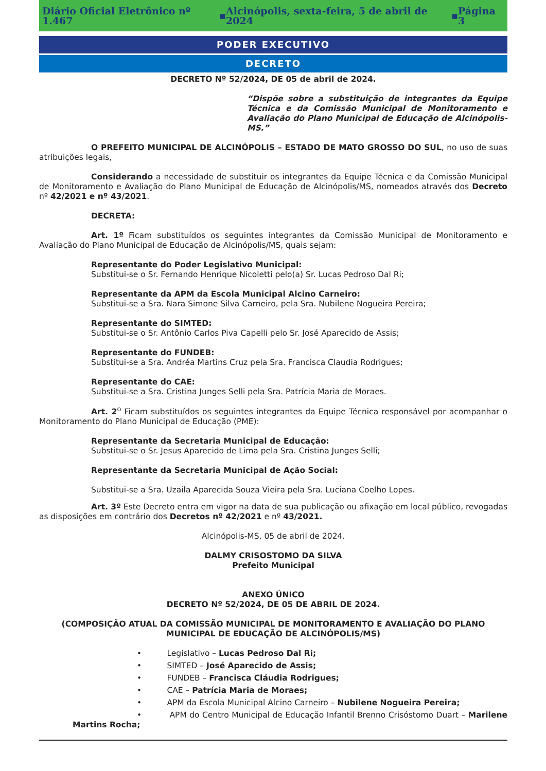Diário Oficial Eletrônico nº 1.467 ▪ Alcinópolis, sexta-feira, 5 de abril de 2024 ▪ Página 3
PODER EXECUTIVO
DECRETO
DECRETO Nº 52/2024, DE 05 de abril de 2024.
“Dispõe sobre a substituição de integrantes da Equipe Técnica e da Comissão Municipal de Monitoramento e Avaliação do Plano Municipal de Educação de Alcinópolis-MS.”
O PREFEITO MUNICIPAL DE ALCINÓPOLIS – ESTADO DE MATO GROSSO DO SUL, no uso de suas atribuições legais,
Considerando a necessidade de substituir os integrantes da Equipe Técnica e da Comissão Municipal de Monitoramento e Avaliação do Plano Municipal de Educação de Alcinópolis/MS, nomeados através dos Decreto nº 42/2021 e nº 43/2021.
DECRETA:
Art. 1º Ficam substituídos os seguintes integrantes da Comissão Municipal de Monitoramento e Avaliação do Plano Municipal de Educação de Alcinópolis/MS, quais sejam:
Representante do Poder Legislativo Municipal:
Substitui-se o Sr. Fernando Henrique Nicoletti pelo(a) Sr. Lucas Pedroso Dal Ri;
Representante da APM da Escola Municipal Alcino Carneiro:
Substitui-se a Sra. Nara Simone Silva Carneiro, pela Sra. Nubilene Nogueira Pereira;
Representante do SIMTED:
Substitui-se o Sr. Antônio Carlos Piva Capelli pelo Sr. José Aparecido de Assis;
Representante do FUNDEB:
Substitui-se a Sra. Andréa Martins Cruz pela Sra. Francisca Claudia Rodrigues;
Representante do CAE:
Substitui-se a Sra. Cristina Junges Selli pela Sra. Patrícia Maria de Moraes.
Art. 2<sup>o</sup> Ficam substituídos os seguintes integrantes da Equipe Técnica responsável por acompanhar o Monitoramento do Plano Municipal de Educação (PME):
Representante da Secretaria Municipal de Educação:
Substitui-se o Sr. Jesus Aparecido de Lima pela Sra. Cristina Junges Selli;
Representante da Secretaria Municipal de Ação Social:
Substitui-se a Sra. Uzaila Aparecida Souza Vieira pela Sra. Luciana Coelho Lopes.
Art. 3º Este Decreto entra em vigor na data de sua publicação ou afixação em local público, revogadas as disposições em contrário dos Decretos nº 42/2021 e nº 43/2021.
Alcinópolis-MS, 05 de abril de 2024.
DALMY CRISOSTOMO DA SILVA
Prefeito Municipal
ANEXO ÚNICO
DECRETO Nº 52/2024, DE 05 DE ABRIL DE 2024.
(COMPOSIÇÃO ATUAL DA COMISSÃO MUNICIPAL DE MONITORAMENTO E AVALIAÇÃO DO PLANO MUNICIPAL DE EDUCAÇÃO DE ALCINÓPOLIS/MS)
• Legislativo – Lucas Pedroso Dal Ri;
• SIMTED – José Aparecido de Assis;
• FUNDEB – Francisca Cláudia Rodrigues;
• CAE – Patrícia Maria de Moraes;
• APM da Escola Municipal Alcino Carneiro – Nubilene Nogueira Pereira;
• APM do Centro Municipal de Educação Infantil Brenno Crisóstomo Duart – Marilene Martins Rocha;